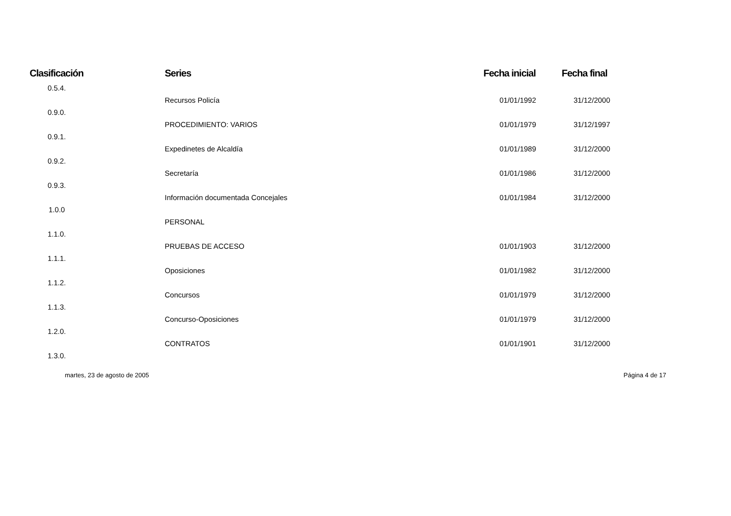| Clasificación | Series | Fecha inicial | Fecha final | |
| --- | --- | --- | --- | --- |
| 0.5.4. | | | | |
| | Recursos Policía | 01/01/1992 | 31/12/2000 | |
| 0.9.0. | | | | |
| | PROCEDIMIENTO: VARIOS | 01/01/1979 | 31/12/1997 | |
| 0.9.1. | | | | |
| | Expedinetes de Alcaldía | 01/01/1989 | 31/12/2000 | |
| 0.9.2. | | | | |
| | Secretaría | 01/01/1986 | 31/12/2000 | |
| 0.9.3. | | | | |
| | Información documentada Concejales | 01/01/1984 | 31/12/2000 | |
| 1.0.0 | | | | |
| | PERSONAL | | | |
| 1.1.0. | | | | |
| | PRUEBAS DE ACCESO | 01/01/1903 | 31/12/2000 | |
| 1.1.1. | | | | |
| | Oposiciones | 01/01/1982 | 31/12/2000 | |
| 1.1.2. | | | | |
| | Concursos | 01/01/1979 | 31/12/2000 | |
| 1.1.3. | | | | |
| | Concurso-Oposiciones | 01/01/1979 | 31/12/2000 | |
| 1.2.0. | | | | |
| | CONTRATOS | 01/01/1901 | 31/12/2000 | |
| 1.3.0. | | | | |
martes, 23 de agosto de 2005 Página 4 de 17